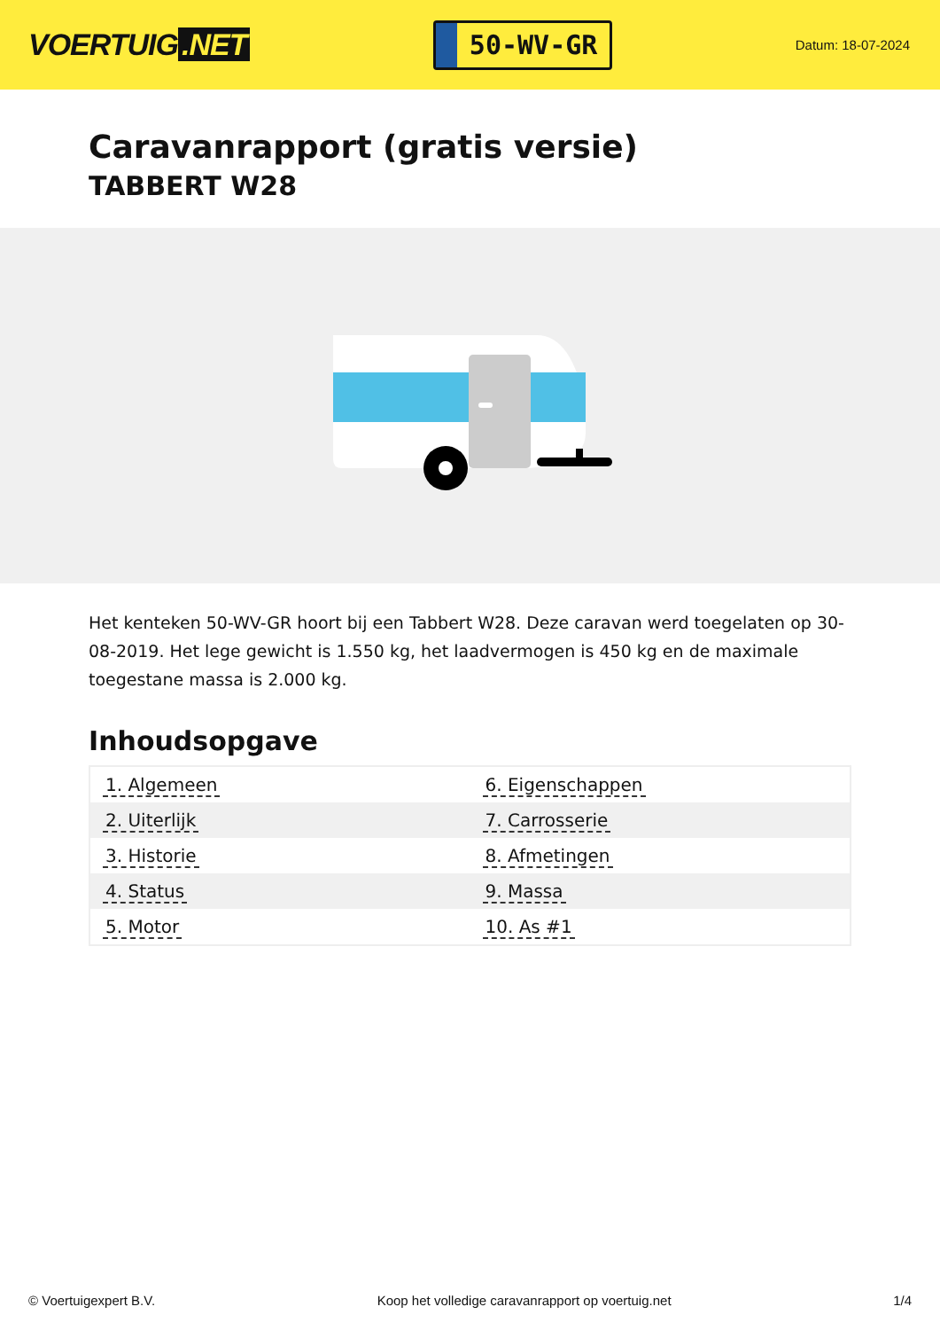VOERTUIG.NET
50-WV-GR
Datum: 18-07-2024
Caravanrapport (gratis versie)
TABBERT W28
Het kenteken 50-WV-GR hoort bij een Tabbert W28. Deze caravan werd toegelaten op 30-08-2019. Het lege gewicht is 1.550 kg, het laadvermogen is 450 kg en de maximale toegestane massa is 2.000 kg.
Inhoudsopgave
| 1. Algemeen | 6. Eigenschappen |
| 2. Uiterlijk | 7. Carrosserie |
| 3. Historie | 8. Afmetingen |
| 4. Status | 9. Massa |
| 5. Motor | 10. As #1 |
© Voertuigexpert B.V. Koop het volledige caravanrapport op voertuig.net
1/4